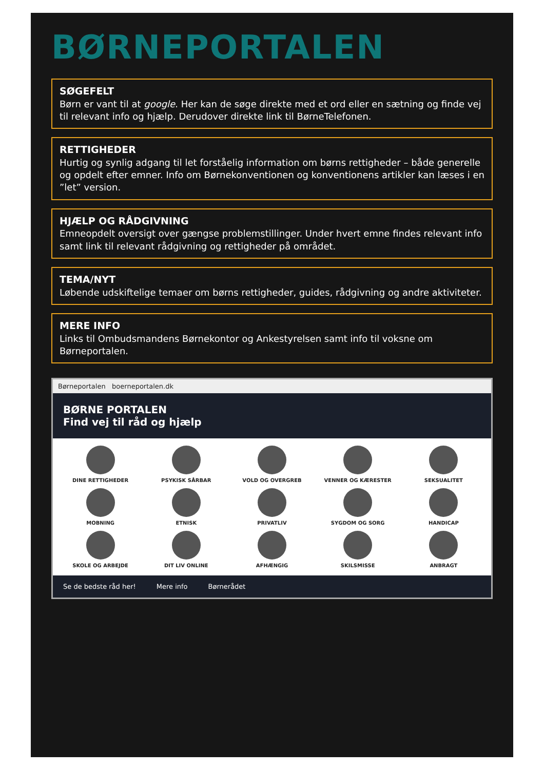BØRNEPORTALEN
SØGEFELT
Børn er vant til at google. Her kan de søge direkte med et ord eller en sætning og finde vej til relevant info og hjælp. Derudover direkte link til BørneTelefonen.
RETTIGHEDER
Hurtig og synlig adgang til let forståelig information om børns rettigheder – både generelle og opdelt efter emner. Info om Børnekonventionen og konventionens artikler kan læses i en ”let” version.
HJÆLP OG RÅDGIVNING
Emneopdelt oversigt over gængse problemstillinger. Under hvert emne findes relevant info samt link til relevant rådgivning og rettigheder på området.
TEMA/NYT
Løbende udskiftelige temaer om børns rettigheder, guides, rådgivning og andre aktiviteter.
MERE INFO
Links til Ombudsmandens Børnekontor og Ankestyrelsen samt info til voksne om Børneportalen.
Børneportalen boerneportalen.dk
BØRNE PORTALEN
Find vej til råd og hjælp
DINE RETTIGHEDER
PSYKISK SÅRBAR
VOLD OG OVERGREB
VENNER OG KÆRESTER
SEKSUALITET
MOBNING
ETNISK
PRIVATLIV
SYGDOM OG SORG
HANDICAP
SKOLE OG ARBEJDE
DIT LIV ONLINE
AFHÆNGIG
SKILSMISSE
ANBRAGT
Se de bedste råd her! Mere info Børnerådet